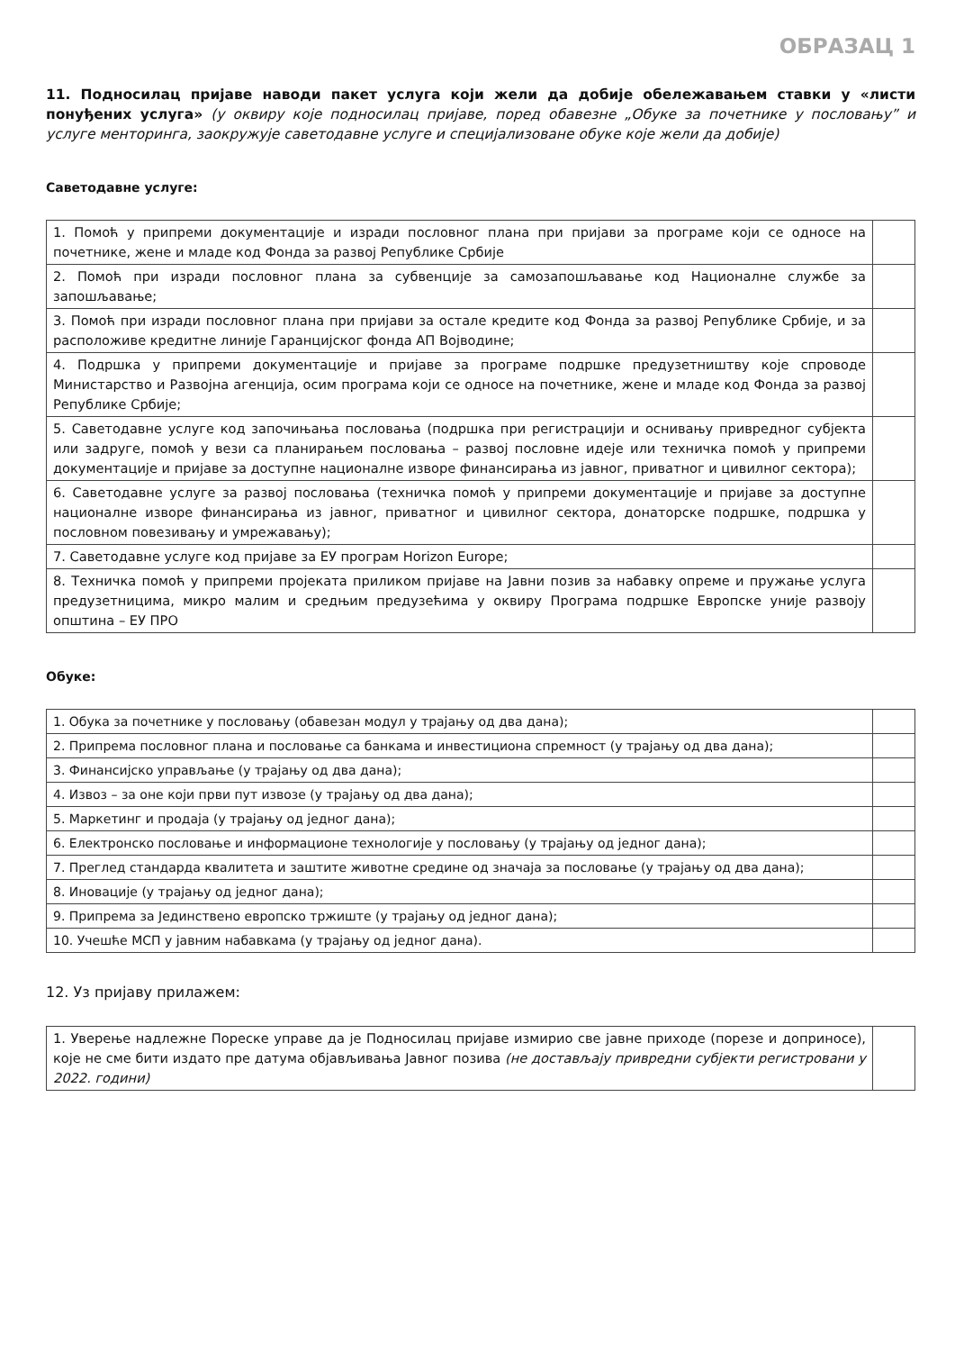ОБРАЗАЦ 1
11. Подносилац пријаве наводи пакет услуга који жели да добије обележавањем ставки у «листи понуђених услуга» (у оквиру које подносилац пријаве, поред обавезне „Обуке за почетнике у пословању” и услуге менторинга, заокружује саветодавне услуге и специјализоване обуке које жели да добије)
Саветодавне услуге:
| 1. Помоћ у припреми документације и изради пословног плана при пријави за програме који се односе на почетнике, жене и младе код Фонда за развој Републике Србије | |
| 2. Помоћ при изради пословног плана за субвенције за самозапошљавање код Националне службе за запошљавање; | |
| 3. Помоћ при изради пословног плана при пријави за остале кредите код Фонда за развој Републике Србије, и за расположиве кредитне линије Гаранцијског фонда АП Војводине; | |
| 4. Подршка у припреми документације и пријаве за програме подршке предузетништву које спроводе Министарство и Развојна агенција, осим програма који се односе на почетнике, жене и младе код Фонда за развој Републике Србије; | |
| 5. Саветодавне услуге код започињања пословања (подршка при регистрацији и оснивању привредног субјекта или задруге, помоћ у вези са планирањем пословања – развој пословне идеје или техничка помоћ у припреми документације и пријаве за доступне националне изворе финансирања из јавног, приватног и цивилног сектора); | |
| 6. Саветодавне услуге за развој пословања (техничка помоћ у припреми документације и пријаве за доступне националне изворе финансирања из јавног, приватног и цивилног сектора, донаторске подршке, подршка у пословном повезивању и умрежавању); | |
| 7. Саветодавне услуге код пријаве за ЕУ програм Horizon Europe; | |
| 8. Техничка помоћ у припреми пројеката приликом пријаве на Јавни позив за набавку опреме и пружање услуга предузетницима, микро малим и средњим предузећима у оквиру Програма подршке Европске уније развоју општина – ЕУ ПРО | |
Обуке:
| 1. Обука за почетнике у пословању (обавезан модул у трајању од два дана); | |
| 2. Припрема пословног плана и пословање са банкама и инвестициона спремност (у трајању од два дана); | |
| 3. Финансијско управљање (у трајању од два дана); | |
| 4. Извоз – за оне који први пут извозе (у трајању од два дана); | |
| 5. Маркетинг и продаја (у трајању од једног дана); | |
| 6. Електронско пословање и информационе технологије у пословању (у трајању од једног дана); | |
| 7. Преглед стандарда квалитета и заштите животне средине од значаја за пословање (у трајању од два дана); | |
| 8. Иновације (у трајању од једног дана); | |
| 9. Припрема за Јединствено европско тржиште (у трајању од једног дана); | |
| 10. Учешће МСП у јавним набавкама (у трајању од једног дана). | |
12. Уз пријаву прилажем:
| 1. Уверење надлежне Пореске управе да је Подносилац пријаве измирио све јавне приходе (порезе и доприносе), које не сме бити издато пре датума објављивања Јавног позива (не достављају привредни субјекти регистровани у 2022. години) | |